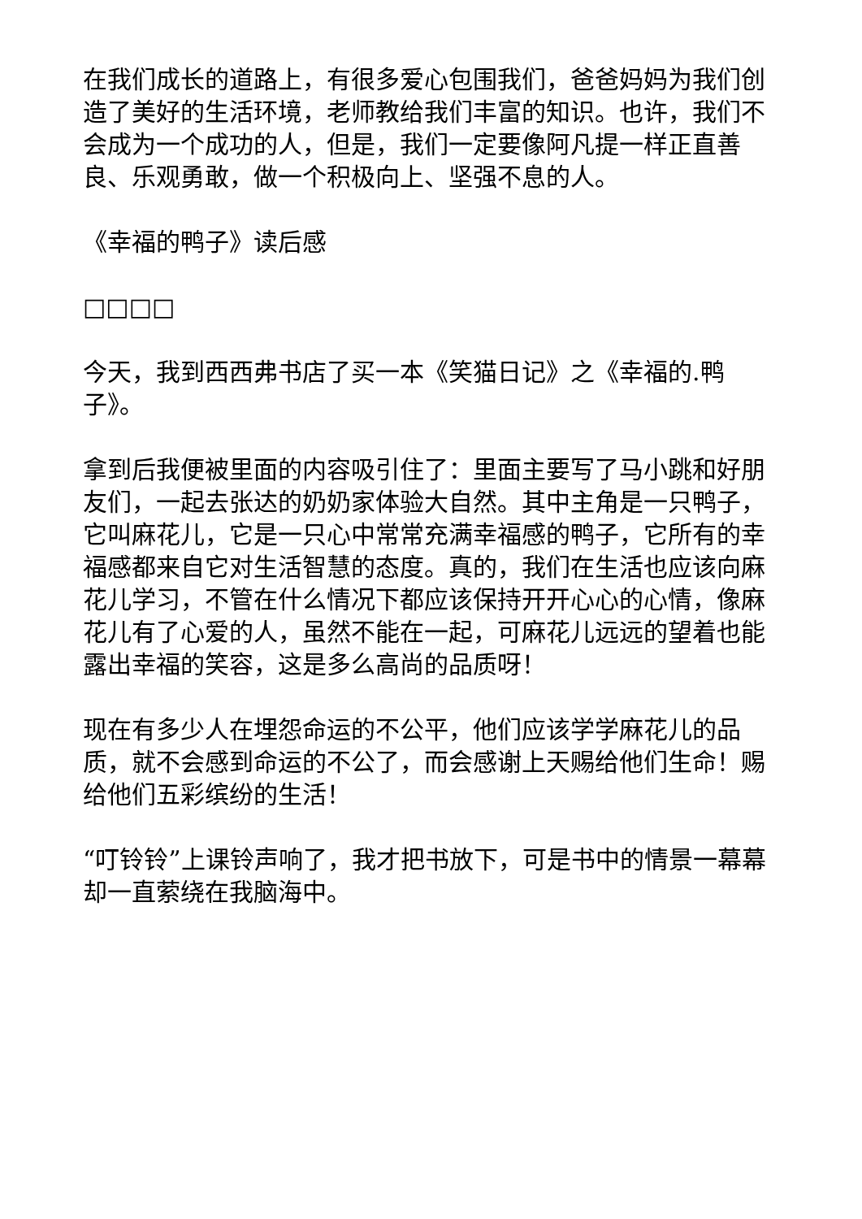在我们成长的道路上，有很多爱心包围我们，爸爸妈妈为我们创造了美好的生活环境，老师教给我们丰富的知识。也许，我们不会成为一个成功的人，但是，我们一定要像阿凡提一样正直善良、乐观勇敢，做一个积极向上、坚强不息的人。
《幸福的鸭子》读后感
□□□□
今天，我到西西弗书店了买一本《笑猫日记》之《幸福的.鸭子》。
拿到后我便被里面的内容吸引住了：里面主要写了马小跳和好朋友们，一起去张达的奶奶家体验大自然。其中主角是一只鸭子，它叫麻花儿，它是一只心中常常充满幸福感的鸭子，它所有的幸福感都来自它对生活智慧的态度。真的，我们在生活也应该向麻花儿学习，不管在什么情况下都应该保持开开心心的心情，像麻花儿有了心爱的人，虽然不能在一起，可麻花儿远远的望着也能露出幸福的笑容，这是多么高尚的品质呀！
现在有多少人在埋怨命运的不公平，他们应该学学麻花儿的品质，就不会感到命运的不公了，而会感谢上天赐给他们生命！赐给他们五彩缤纷的生活！
“叮铃铃”上课铃声响了，我才把书放下，可是书中的情景一幕幕却一直萦绕在我脑海中。